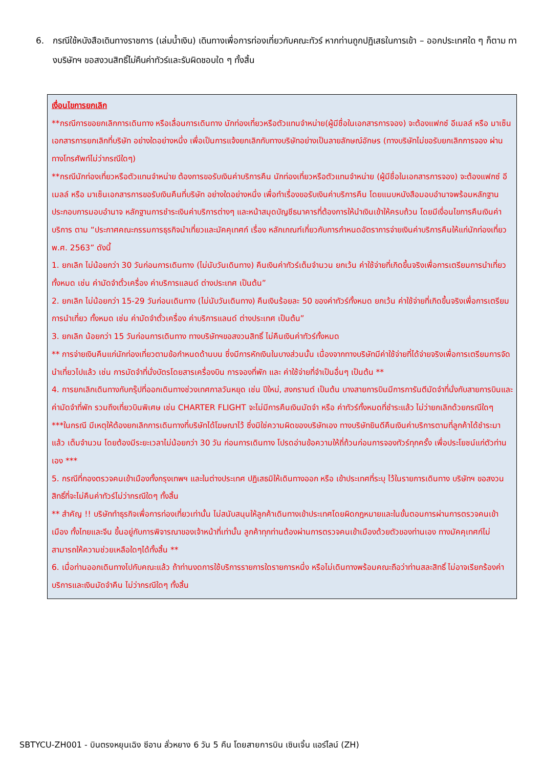6. กรณีใช้หนังสือเดินทางราชการ (เล่มน้ำเงิน) เดินทางเพื่อการท่องเที่ยวกับคณะทัวร์ หากท่านถูกปฏิเสธในการเข้า – ออกประเทศใด ๆ ก็ตาม ทางบริษัทฯ ขอสงวนสิทธิ์ไม่คืนค่าทัวร์และรับผิดชอบใด ๆ ทั้งสิ้น
เงื่อนไขการยกเลิก
**กรณีการขอยกเลิกการเดินทาง หรือเลื่อนการเดินทาง นักท่องเที่ยวหรือตัวแทนจำหน่าย(ผู้มีชื่อในเอกสารการจอง) จะต้องแฟกซ์ อีเมลล์ หรือ มาเซ็นเอกสารการยกเลิกที่บริษัท อย่างใดอย่างหนึ่ง เพื่อเป็นการแจ้งยกเลิกกับทางบริษัทอย่างเป็นลายลักษณ์อักษร (ทางบริษัทไม่ขอรับยกเลิกการจอง ผ่านทางโทรศัพท์ไม่ว่ากรณีใดๆ)
**กรณีนักท่องเที่ยวหรือตัวแทนจำหน่าย ต้องการขอรับเงินค่าบริการคืน นักท่องเที่ยวหรือตัวแทนจำหน่าย (ผู้มีชื่อในเอกสารการจอง) จะต้องแฟกซ์ อีเมลล์ หรือ มาเซ็นเอกสารการขอรับเงินคืนที่บริษัท อย่างใดอย่างหนึ่ง เพื่อทำเรื่องขอรับเงินค่าบริการคืน โดยแนบหนังสือมอบอำนาจพร้อมหลักฐานประกอบการมอบอำนาจ หลักฐานการชำระเงินค่าบริการต่างๆ และหน้าสมุดบัญชีธนาคารที่ต้องการให้นำเงินเข้าให้ครบถ้วน โดยมีเงื่อนไขการคืนเงินค่าบริการ ตาม “ประกาศคณะกรรมการธุรกิจนำเที่ยวและมัคคุเทศก์ เรื่อง หลักเกณฑ์เกี่ยวกับการกำหนดอัตราการจ่ายเงินค่าบริการคืนให้แก่นักท่องเที่ยว พ.ศ. 2563” ดังนี้
1. ยกเลิก ไม่น้อยกว่า 30 วันก่อนการเดินทาง (ไม่นับวันเดินทาง) คืนเงินค่าทัวร์เต็มจำนวน ยกเว้น ค่าใช้จ่ายที่เกิดขึ้นจริงเพื่อการเตรียมการนำเที่ยว ทั้งหมด เช่น ค่ามัดจำตั๋วเครื่อง ค่าบริการแลนด์ ต่างประเทศ เป็นต้น”
2. ยกเลิก ไม่น้อยกว่า 15-29 วันก่อนเดินทาง (ไม่นับวันเดินทาง) คืนเงินร้อยละ 50 ของค่าทัวร์ทั้งหมด ยกเว้น ค่าใช้จ่ายที่เกิดขึ้นจริงเพื่อการเตรียมการนำเที่ยว ทั้งหมด เช่น ค่ามัดจำตั๋วเครื่อง ค่าบริการแลนด์ ต่างประเทศ เป็นต้น”
3. ยกเลิก น้อยกว่า 15 วันก่อนการเดินทาง ทางบริษัทฯขอสงวนสิทธิ์ ไม่คืนเงินค่าทัวร์ทั้งหมด
** การจ่ายเงินคืนแก่นักท่องเที่ยวตามข้อกำหนดด้านบน ซึ่งมีการหักเงินในบางส่วนนั้น เนื่องจากทางบริษัทมีค่าใช้จ่ายที่ได้จ่ายจริงเพื่อการเตรียมการจัดนำเที่ยวไปแล้ว เช่น การมัดจำที่นั่งบัตรโดยสารเครื่องบิน การจองที่พัก และ ค่าใช้จ่ายที่จำเป็นอื่นๆ เป็นต้น **
4. การยกเลิกเดินทางกับกรุ๊ปที่ออกเดินทางช่วงเทศกาลวันหยุด เช่น ปีใหม่, สงกรานต์ เป็นต้น บางสายการบินมีการการันตีมัดจำที่นั่งกับสายการบินและค่ามัดจำที่พัก รวมถึงเที่ยวบินพิเศษ เช่น CHARTER FLIGHT จะไม่มีการคืนเงินมัดจำ หรือ ค่าทัวร์ทั้งหมดที่ชำระแล้ว ไม่ว่ายกเลิกด้วยกรณีใดๆ
***ในกรณี มีเหตุให้ต้องยกเลิกการเดินทางที่บริษัทได้โฆษณาไว้ ซึ่งมิใช่ความผิดของบริษัทเอง ทางบริษัทยินดีคืนเงินค่าบริการตามที่ลูกค้าได้ชำระมาแล้ว เต็มจำนวน โดยต้องมีระยะเวลาไม่น้อยกว่า 30 วัน ก่อนการเดินทาง โปรดอ่านข้อความให้ถี่ถ้วนก่อนการจองทัวร์ทุกครั้ง เพื่อประโยชน์แก่ตัวท่านเอง ***
5. กรณีที่กองตรวจคนเข้าเมืองทั้งกรุงเทพฯ และในต่างประเทศ ปฏิเสธมิให้เดินทางออก หรือ เข้าประเทศที่ระบุ ไว้ในรายการเดินทาง บริษัทฯ ขอสงวนสิทธิ์ที่จะไม่คืนค่าทัวร์ไม่ว่ากรณีใดๆ ทั้งสิ้น
** สำคัญ !! บริษัททำธุรกิจเพื่อการท่องเที่ยวเท่านั้น ไม่สนับสนุนให้ลูกค้าเดินทางเข้าประเทศโดยผิดกฎหมายและในขั้นตอนการผ่านการตรวจคนเข้าเมือง ทั้งไทยและจีน ขึ้นอยู่กับการพิจารณาของเจ้าหน้าที่เท่านั้น ลูกค้าทุกท่านต้องผ่านการตรวจคนเข้าเมืองด้วยตัวของท่านเอง ทางมัคคุเทศก์ไม่สามารถให้ความช่วยเหลือใดๆได้ทั้งสิ้น **
6. เมื่อท่านออกเดินทางไปกับคณะแล้ว ถ้าท่านงดการใช้บริการรายการใดรายการหนึ่ง หรือไม่เดินทางพร้อมคณะถือว่าท่านสละสิทธิ์ ไม่อาจเรียกร้องค่าบริการและเงินมัดจำคืน ไม่ว่ากรณีใดๆ ทั้งสิ้น
SBTYCU-ZH001 - บินตรงหยุนเฉิง ซีอาน ลั่วหยาง 6 วัน 5 คืน โดยสายการบิน เซินเจิ้น แอร์ไลน์ (ZH)